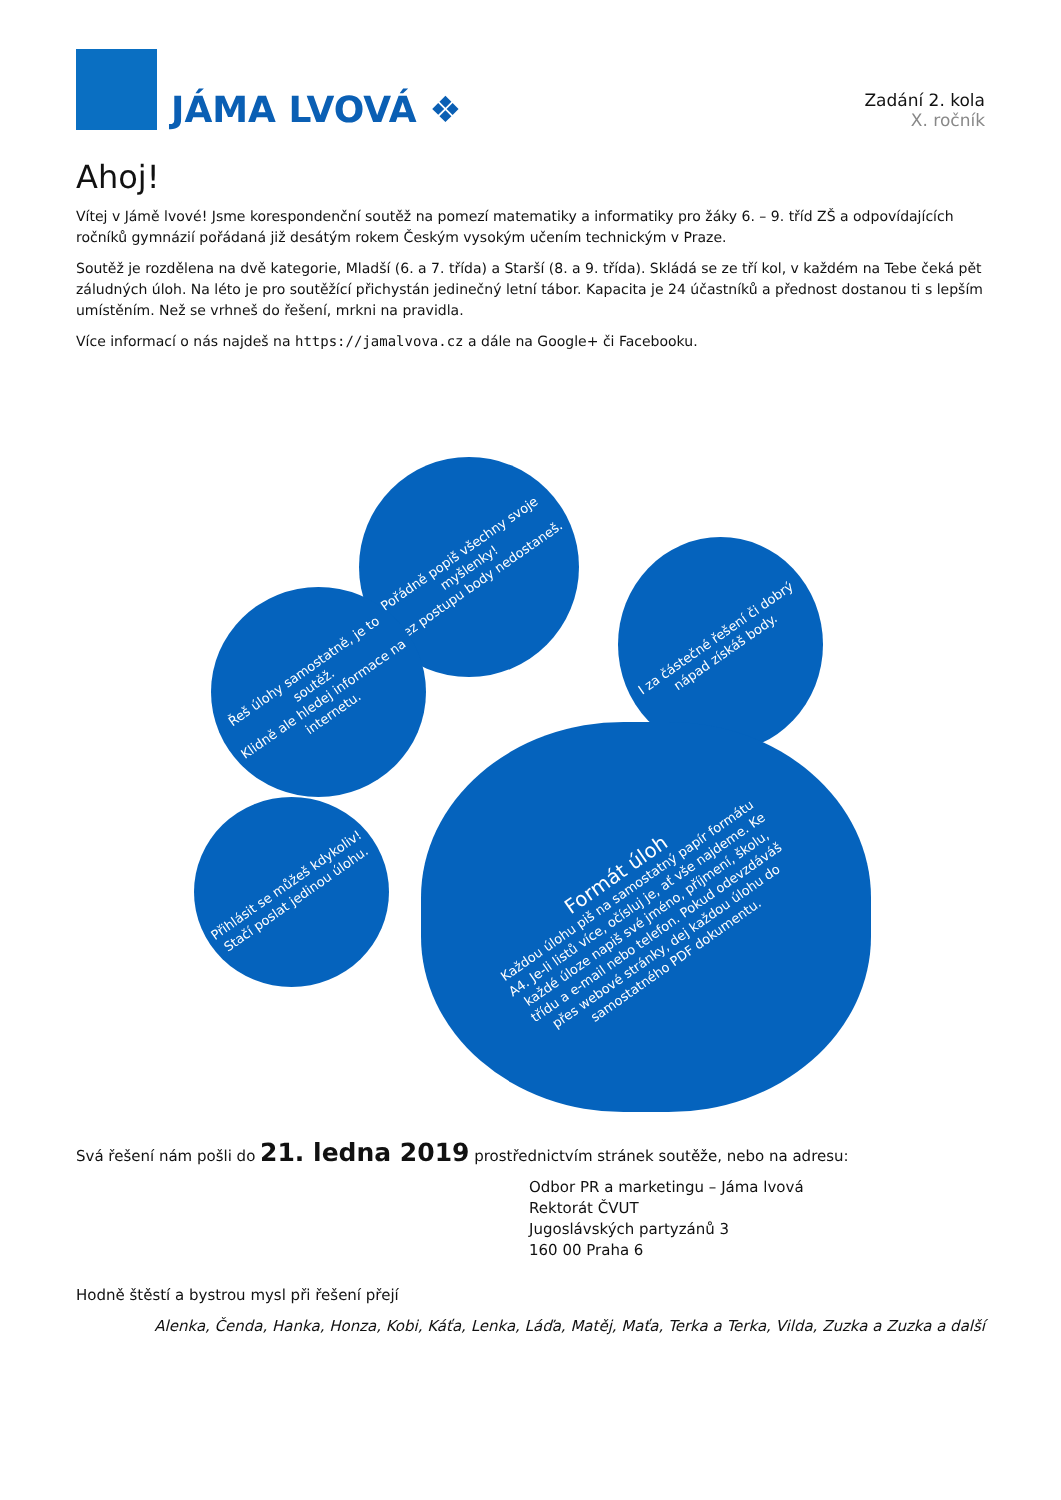JÁMA LVOVÁ ❖
Zadání 2. kola
X. ročník
Ahoj!
Vítej v Jámě lvové! Jsme korespondenční soutěž na pomezí matematiky a informatiky pro žáky 6. – 9. tříd ZŠ a odpovídajících ročníků gymnázií pořádaná již desátým rokem Českým vysokým učením technickým v Praze.
Soutěž je rozdělena na dvě kategorie, Mladší (6. a 7. třída) a Starší (8. a 9. třída). Skládá se ze tří kol, v každém na Tebe čeká pět záludných úloh. Na léto je pro soutěžící přichystán jedinečný letní tábor. Kapacita je 24 účastníků a přednost dostanou ti s lepším umístěním. Než se vrhneš do řešení, mrkni na pravidla.
Více informací o nás najdeš na https://jamalvova.cz a dále na Google+ či Facebooku.
Pořádně popiš všechny svoje myšlenky!
Bez postupu body nedostaneš.
Řeš úlohy samostatně, je to soutěž.
Klidně ale hledej informace na internetu.
I za částečné řešení či dobrý nápad získáš body.
Přihlásit se můžeš kdykoliv!
Stačí poslat jedinou úlohu.
Formát úloh
Každou úlohu piš na samostatný papír formátu A4. Je-li listů více, očísluj je, ať vše najdeme. Ke každé úloze napiš své jméno, příjmení, školu, třídu a e-mail nebo telefon. Pokud odevzdáváš přes webové stránky, dej každou úlohu do samostatného PDF dokumentu.
Svá řešení nám pošli do 21. ledna 2019 prostřednictvím stránek soutěže, nebo na adresu:
Odbor PR a marketingu – Jáma lvová
Rektorát ČVUT
Jugoslávských partyzánů 3
160 00 Praha 6
Hodně štěstí a bystrou mysl při řešení přejí
Alenka, Čenda, Hanka, Honza, Kobi, Káťa, Lenka, Láďa, Matěj, Maťa, Terka a Terka, Vilda, Zuzka a Zuzka a další